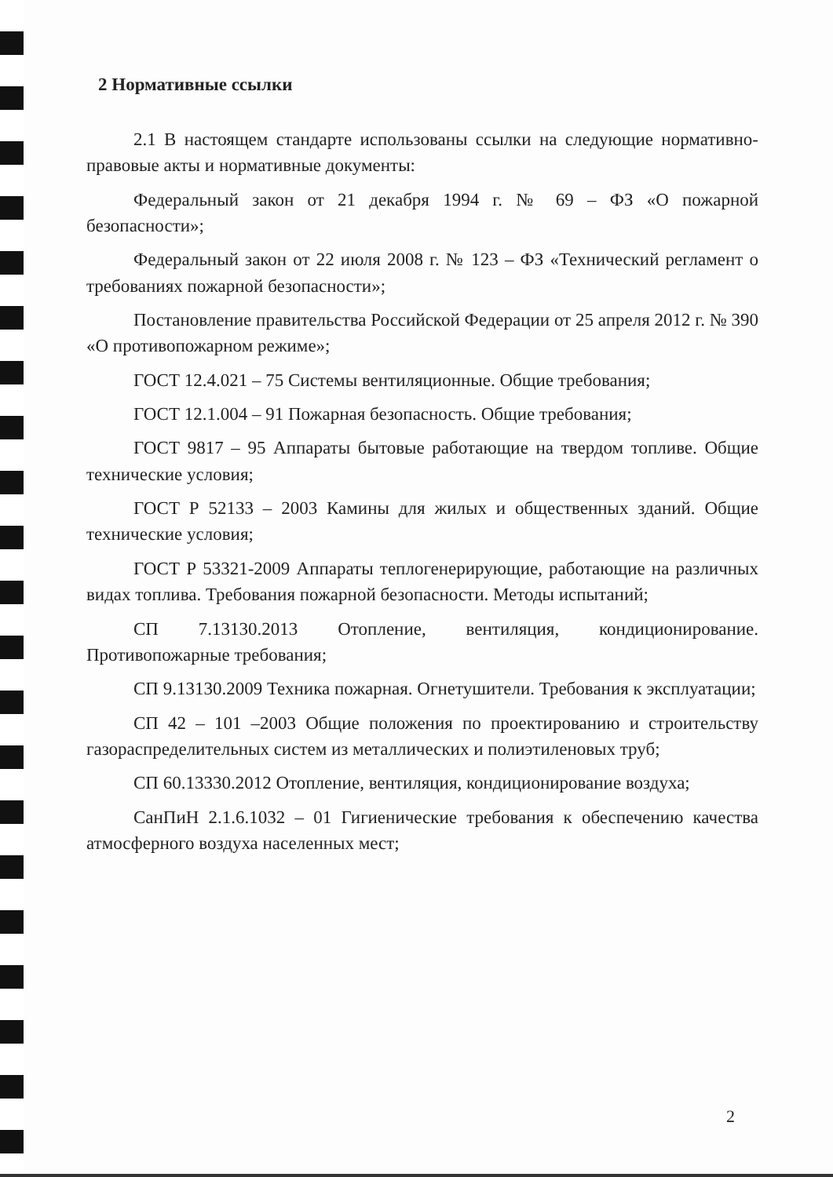2 Нормативные ссылки
2.1 В настоящем стандарте использованы ссылки на следующие нормативно-правовые акты и нормативные документы:
Федеральный закон от 21 декабря 1994 г. № 69 – ФЗ «О пожарной безопасности»;
Федеральный закон от 22 июля 2008 г. № 123 – ФЗ «Технический регламент о требованиях пожарной безопасности»;
Постановление правительства Российской Федерации от 25 апреля 2012 г. № 390 «О противопожарном режиме»;
ГОСТ 12.4.021 – 75 Системы вентиляционные. Общие требования;
ГОСТ 12.1.004 – 91 Пожарная безопасность. Общие требования;
ГОСТ 9817 – 95 Аппараты бытовые работающие на твердом топливе. Общие технические условия;
ГОСТ Р 52133 – 2003 Камины для жилых и общественных зданий. Общие технические условия;
ГОСТ Р 53321-2009 Аппараты теплогенерирующие, работающие на различных видах топлива. Требования пожарной безопасности. Методы испытаний;
СП 7.13130.2013 Отопление, вентиляция, кондиционирование. Противопожарные требования;
СП 9.13130.2009 Техника пожарная. Огнетушители. Требования к эксплуатации;
СП 42 – 101 –2003 Общие положения по проектированию и строительству газораспределительных систем из металлических и полиэтиленовых труб;
СП 60.13330.2012 Отопление, вентиляция, кондиционирование воздуха;
СанПиН 2.1.6.1032 – 01 Гигиенические требования к обеспечению качества атмосферного воздуха населенных мест;
2